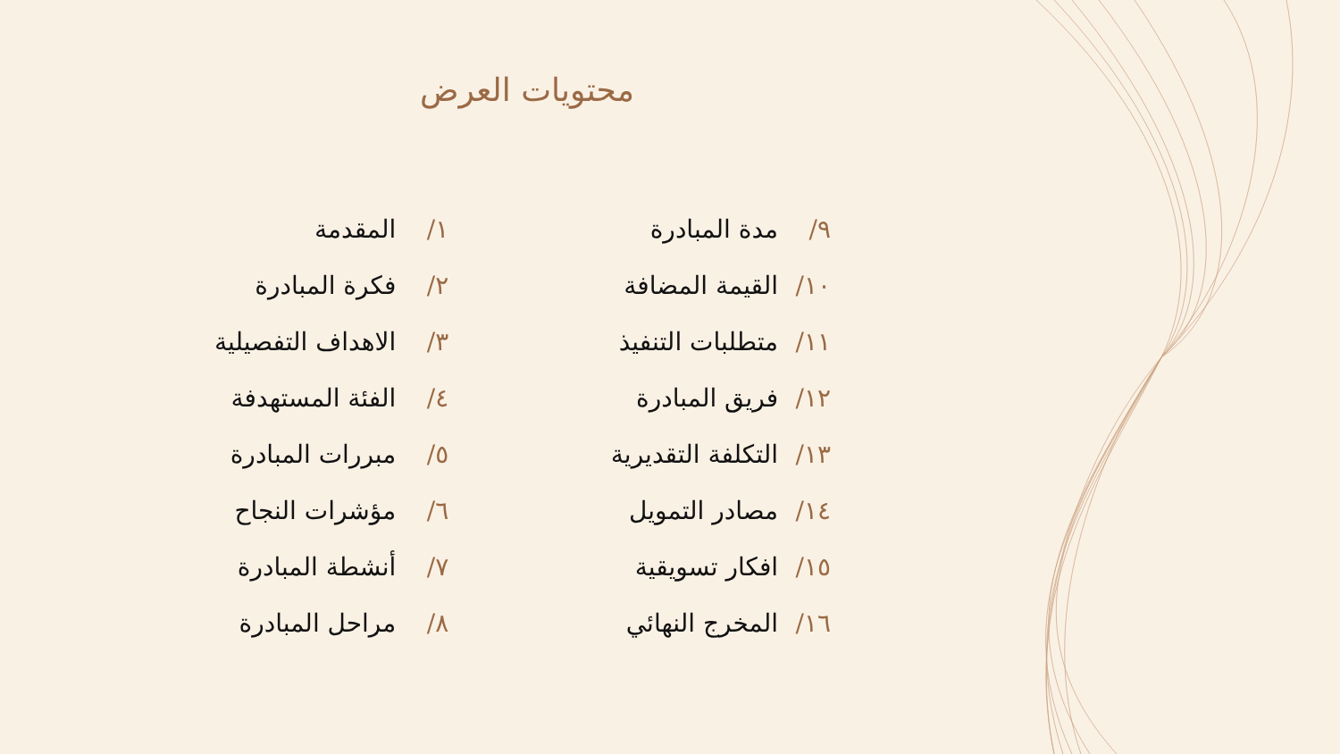محتويات العرض
١/ المقدمة
٢/ فكرة المبادرة
٣/ الاهداف التفصيلية
٤/ الفئة المستهدفة
٥/ مبررات المبادرة
٦/ مؤشرات النجاح
٧/ أنشطة المبادرة
٨/ مراحل المبادرة
٩/ مدة المبادرة
١٠/ القيمة المضافة
١١/ متطلبات التنفيذ
١٢/ فريق المبادرة
١٣/ التكلفة التقديرية
١٤/ مصادر التمويل
١٥/ افكار تسويقية
١٦/ المخرج النهائي